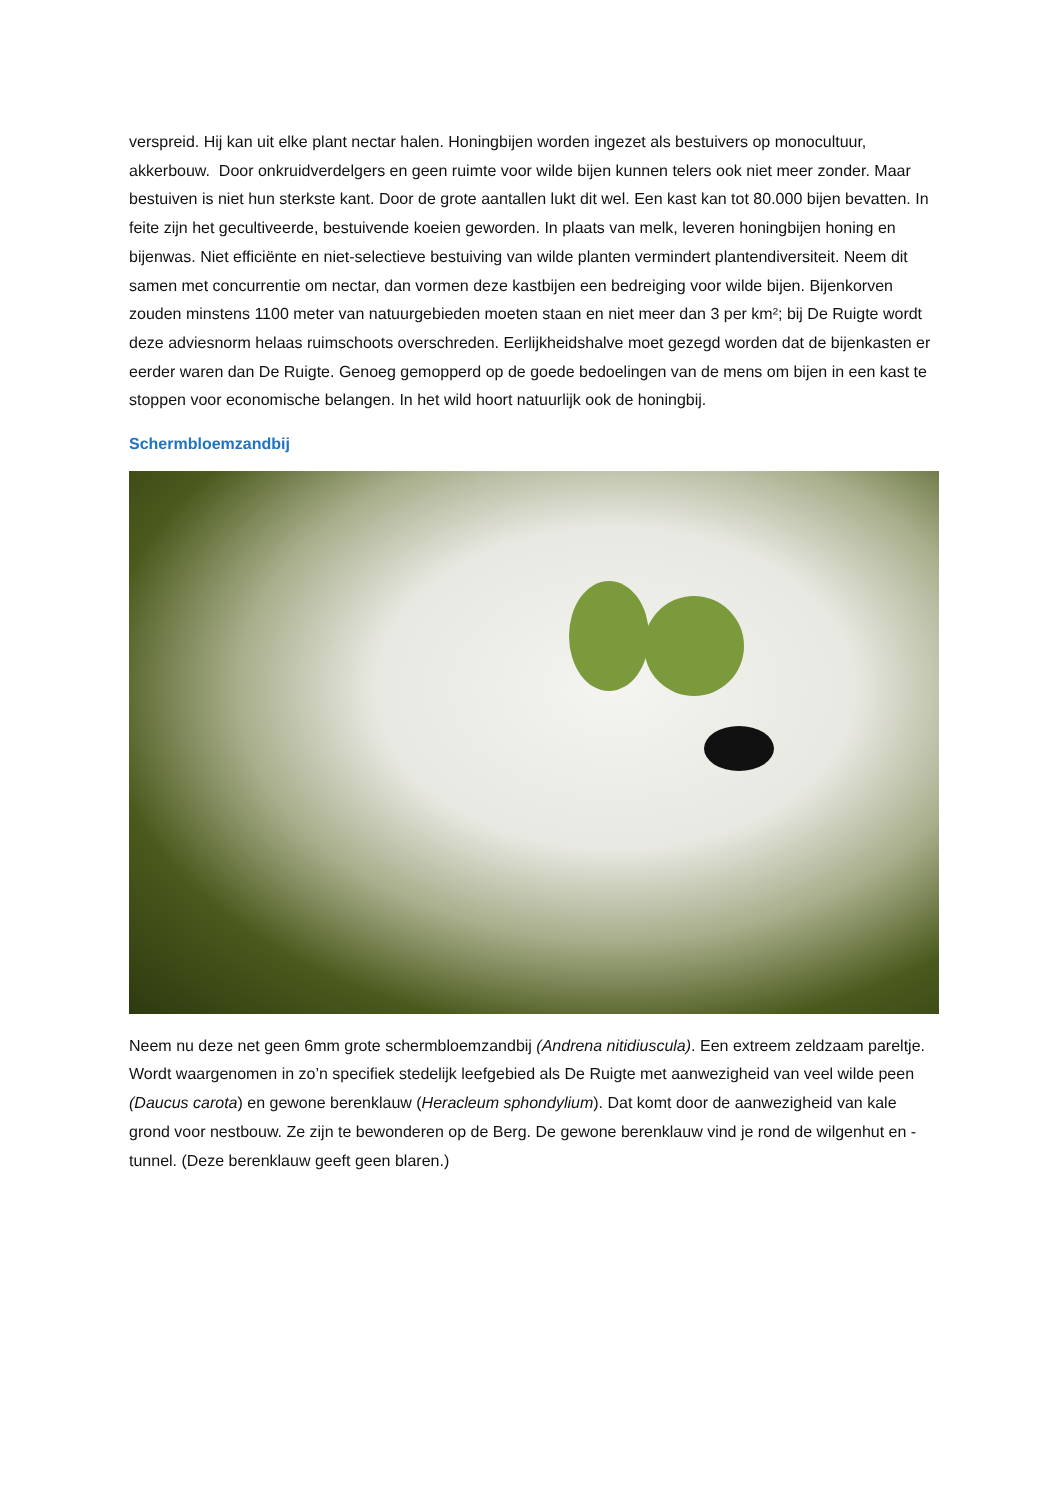verspreid. Hij kan uit elke plant nectar halen. Honingbijen worden ingezet als bestuivers op monocultuur, akkerbouw. Door onkruidverdelgers en geen ruimte voor wilde bijen kunnen telers ook niet meer zonder. Maar bestuiven is niet hun sterkste kant. Door de grote aantallen lukt dit wel. Een kast kan tot 80.000 bijen bevatten. In feite zijn het gecultiveerde, bestuivende koeien geworden. In plaats van melk, leveren honingbijen honing en bijenwas. Niet efficiënte en niet-selectieve bestuiving van wilde planten vermindert plantendiversiteit. Neem dit samen met concurrentie om nectar, dan vormen deze kastbijen een bedreiging voor wilde bijen. Bijenkorven zouden minstens 1100 meter van natuurgebieden moeten staan en niet meer dan 3 per km²; bij De Ruigte wordt deze adviesnorm helaas ruimschoots overschreden. Eerlijkheidshalve moet gezegd worden dat de bijenkasten er eerder waren dan De Ruigte. Genoeg gemopperd op de goede bedoelingen van de mens om bijen in een kast te stoppen voor economische belangen. In het wild hoort natuurlijk ook de honingbij.
Schermbloemzandbij
Neem nu deze net geen 6mm grote schermbloemzandbij (Andrena nitidiuscula). Een extreem zeldzaam pareltje. Wordt waargenomen in zo’n specifiek stedelijk leefgebied als De Ruigte met aanwezigheid van veel wilde peen (Daucus carota) en gewone berenklauw (Heracleum sphondylium). Dat komt door de aanwezigheid van kale grond voor nestbouw. Ze zijn te bewonderen op de Berg. De gewone berenklauw vind je rond de wilgenhut en -tunnel. (Deze berenklauw geeft geen blaren.)